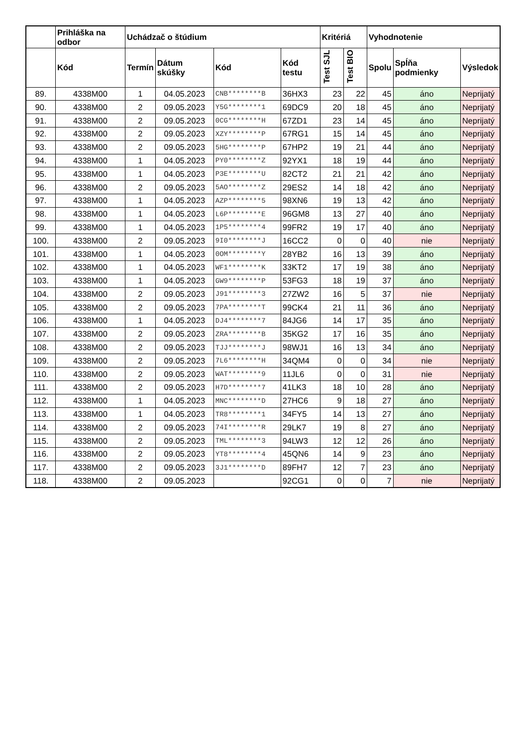| | Prihláška na odbor | Uchádzač o štúdium | | | | Kritériá | | Vyhodnotenie | | |
| --- | --- | --- | --- | --- | --- | --- | --- | --- | --- | --- |
| | Kód | Termín | Dátum skúšky | Kód | Kód testu | Test SJL | Test BIO | Spolu | Spĺňa podmienky | Výsledok |
| 89. | 4338M00 | 1 | 04.05.2023 | CNB********B | 36HX3 | 23 | 22 | 45 | áno | Neprijatý |
| 90. | 4338M00 | 2 | 09.05.2023 | Y5G********1 | 69DC9 | 20 | 18 | 45 | áno | Neprijatý |
| 91. | 4338M00 | 2 | 09.05.2023 | 0CG********H | 67ZD1 | 23 | 14 | 45 | áno | Neprijatý |
| 92. | 4338M00 | 2 | 09.05.2023 | XZY********P | 67RG1 | 15 | 14 | 45 | áno | Neprijatý |
| 93. | 4338M00 | 2 | 09.05.2023 | 5HG********P | 67HP2 | 19 | 21 | 44 | áno | Neprijatý |
| 94. | 4338M00 | 1 | 04.05.2023 | PY0********Z | 92YX1 | 18 | 19 | 44 | áno | Neprijatý |
| 95. | 4338M00 | 1 | 04.05.2023 | P3E********U | 82CT2 | 21 | 21 | 42 | áno | Neprijatý |
| 96. | 4338M00 | 2 | 09.05.2023 | 5AO********Z | 29ES2 | 14 | 18 | 42 | áno | Neprijatý |
| 97. | 4338M00 | 1 | 04.05.2023 | AZP********5 | 98XN6 | 19 | 13 | 42 | áno | Neprijatý |
| 98. | 4338M00 | 1 | 04.05.2023 | L6P********E | 96GM8 | 13 | 27 | 40 | áno | Neprijatý |
| 99. | 4338M00 | 1 | 04.05.2023 | 1P5********4 | 99FR2 | 19 | 17 | 40 | áno | Neprijatý |
| 100. | 4338M00 | 2 | 09.05.2023 | 9I0********J | 16CC2 | 0 | 0 | 40 | nie | Neprijatý |
| 101. | 4338M00 | 1 | 04.05.2023 | 0OM********Y | 28YB2 | 16 | 13 | 39 | áno | Neprijatý |
| 102. | 4338M00 | 1 | 04.05.2023 | WF1********K | 33KT2 | 17 | 19 | 38 | áno | Neprijatý |
| 103. | 4338M00 | 1 | 04.05.2023 | GW9********P | 53FG3 | 18 | 19 | 37 | áno | Neprijatý |
| 104. | 4338M00 | 2 | 09.05.2023 | J91********3 | 27ZW2 | 16 | 5 | 37 | nie | Neprijatý |
| 105. | 4338M00 | 2 | 09.05.2023 | 7PA********T | 99CK4 | 21 | 11 | 36 | áno | Neprijatý |
| 106. | 4338M00 | 1 | 04.05.2023 | DJ4********7 | 84JG6 | 14 | 17 | 35 | áno | Neprijatý |
| 107. | 4338M00 | 2 | 09.05.2023 | ZRA********B | 35KG2 | 17 | 16 | 35 | áno | Neprijatý |
| 108. | 4338M00 | 2 | 09.05.2023 | TJJ********J | 98WJ1 | 16 | 13 | 34 | áno | Neprijatý |
| 109. | 4338M00 | 2 | 09.05.2023 | 7L6********H | 34QM4 | 0 | 0 | 34 | nie | Neprijatý |
| 110. | 4338M00 | 2 | 09.05.2023 | WAT********9 | 11JL6 | 0 | 0 | 31 | nie | Neprijatý |
| 111. | 4338M00 | 2 | 09.05.2023 | H7D********7 | 41LK3 | 18 | 10 | 28 | áno | Neprijatý |
| 112. | 4338M00 | 1 | 04.05.2023 | MNC********D | 27HC6 | 9 | 18 | 27 | áno | Neprijatý |
| 113. | 4338M00 | 1 | 04.05.2023 | TR8********1 | 34FY5 | 14 | 13 | 27 | áno | Neprijatý |
| 114. | 4338M00 | 2 | 09.05.2023 | 74I********R | 29LK7 | 19 | 8 | 27 | áno | Neprijatý |
| 115. | 4338M00 | 2 | 09.05.2023 | TML********3 | 94LW3 | 12 | 12 | 26 | áno | Neprijatý |
| 116. | 4338M00 | 2 | 09.05.2023 | YT8********4 | 45QN6 | 14 | 9 | 23 | áno | Neprijatý |
| 117. | 4338M00 | 2 | 09.05.2023 | 3J1********D | 89FH7 | 12 | 7 | 23 | áno | Neprijatý |
| 118. | 4338M00 | 2 | 09.05.2023 | | 92CG1 | 0 | 0 | 7 | nie | Neprijatý |